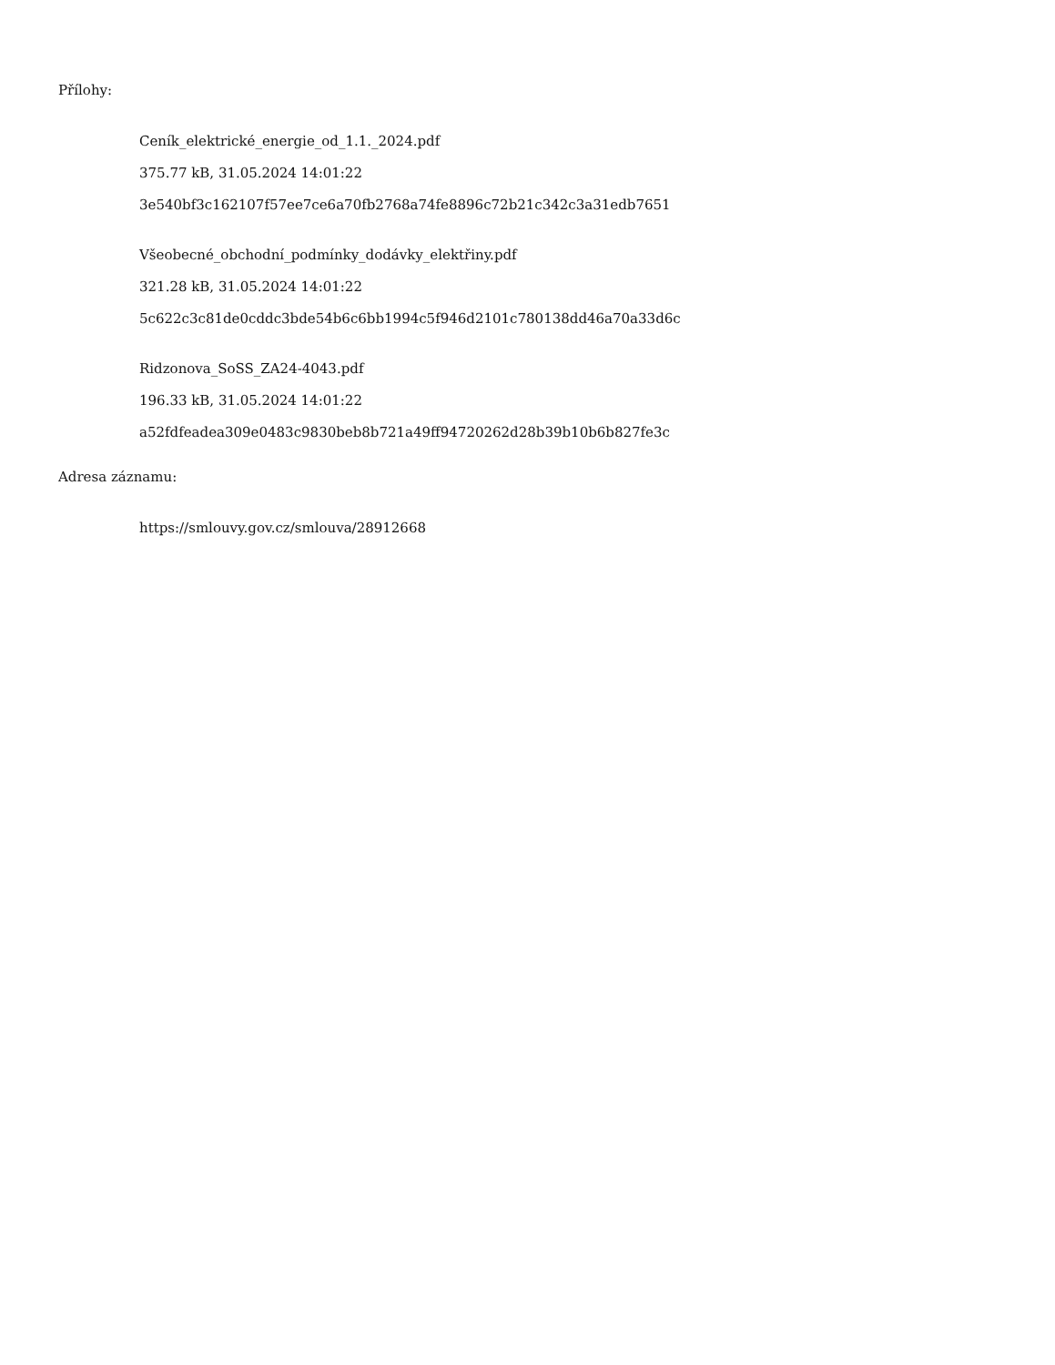Přílohy:
Ceník_elektrické_energie_od_1.1._2024.pdf
375.77 kB, 31.05.2024 14:01:22
3e540bf3c162107f57ee7ce6a70fb2768a74fe8896c72b21c342c3a31edb7651
Všeobecné_obchodní_podmínky_dodávky_elektřiny.pdf
321.28 kB, 31.05.2024 14:01:22
5c622c3c81de0cddc3bde54b6c6bb1994c5f946d2101c780138dd46a70a33d6c
Ridzonova_SoSS_ZA24-4043.pdf
196.33 kB, 31.05.2024 14:01:22
a52fdfeadea309e0483c9830beb8b721a49ff94720262d28b39b10b6b827fe3c
Adresa záznamu:
https://smlouvy.gov.cz/smlouva/28912668